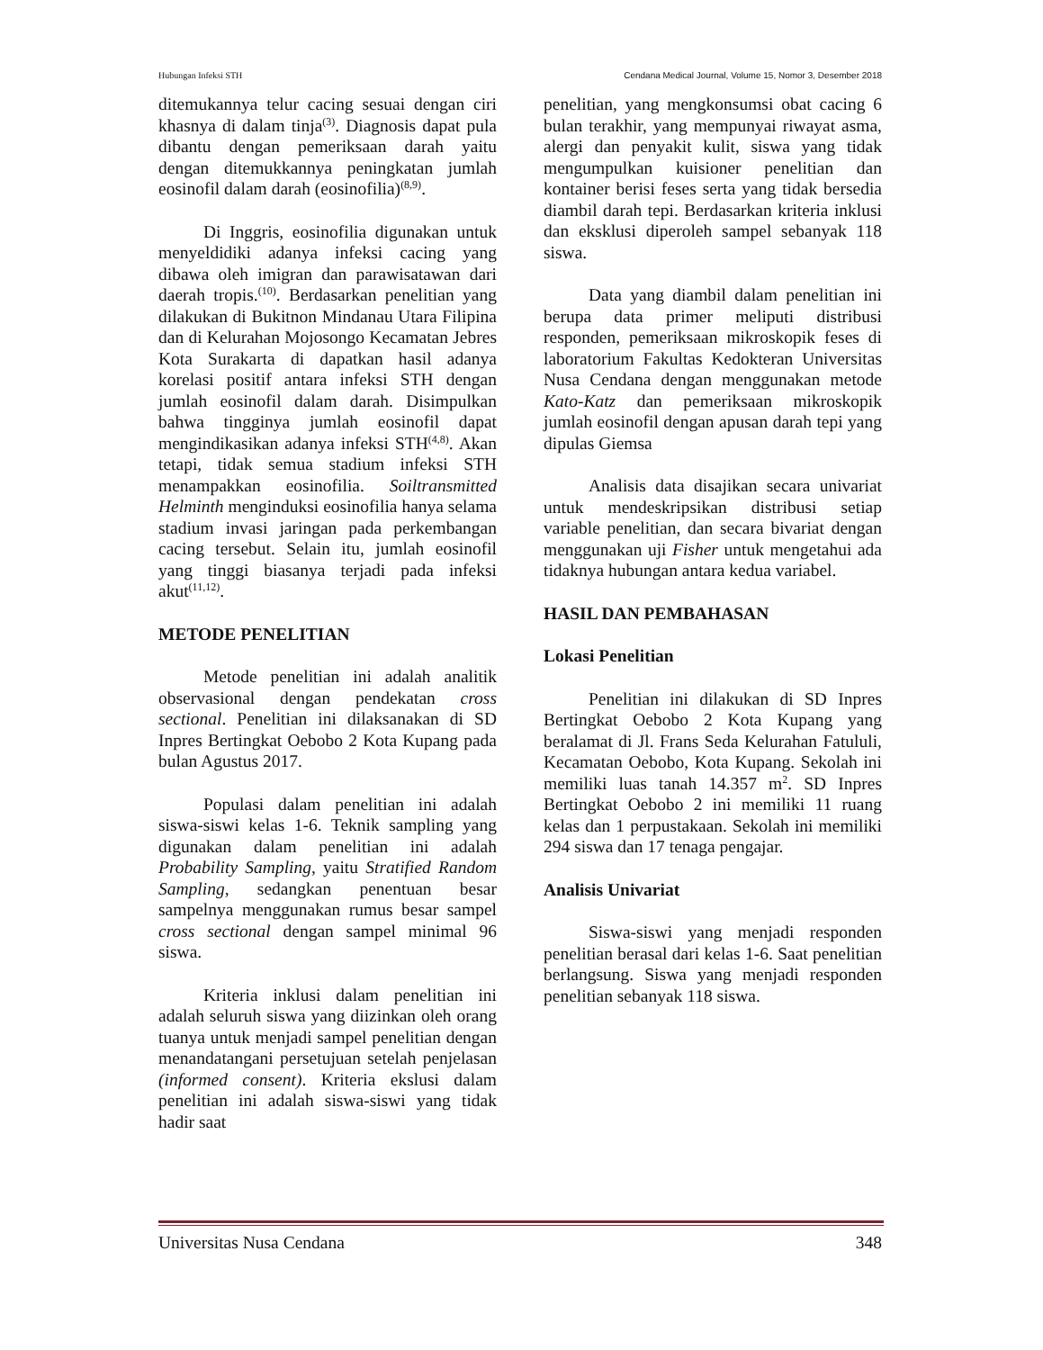Hubungan Infeksi STH Cendana Medical Journal, Volume 15, Nomor 3, Desember 2018
ditemukannya telur cacing sesuai dengan ciri khasnya di dalam tinja<sup>(3)</sup>. Diagnosis dapat pula dibantu dengan pemeriksaan darah yaitu dengan ditemukkannya peningkatan jumlah eosinofil dalam darah (eosinofilia)<sup>(8,9)</sup>.
Di Inggris, eosinofilia digunakan untuk menyeldidiki adanya infeksi cacing yang dibawa oleh imigran dan parawisatawan dari daerah tropis.<sup>(10)</sup>. Berdasarkan penelitian yang dilakukan di Bukitnon Mindanau Utara Filipina dan di Kelurahan Mojosongo Kecamatan Jebres Kota Surakarta di dapatkan hasil adanya korelasi positif antara infeksi STH dengan jumlah eosinofil dalam darah. Disimpulkan bahwa tingginya jumlah eosinofil dapat mengindikasikan adanya infeksi STH<sup>(4,8)</sup>. Akan tetapi, tidak semua stadium infeksi STH menampakkan eosinofilia. Soiltransmitted Helminth menginduksi eosinofilia hanya selama stadium invasi jaringan pada perkembangan cacing tersebut. Selain itu, jumlah eosinofil yang tinggi biasanya terjadi pada infeksi akut<sup>(11,12)</sup>.
METODE PENELITIAN
Metode penelitian ini adalah analitik observasional dengan pendekatan cross sectional. Penelitian ini dilaksanakan di SD Inpres Bertingkat Oebobo 2 Kota Kupang pada bulan Agustus 2017.
Populasi dalam penelitian ini adalah siswa-siswi kelas 1-6. Teknik sampling yang digunakan dalam penelitian ini adalah Probability Sampling, yaitu Stratified Random Sampling, sedangkan penentuan besar sampelnya menggunakan rumus besar sampel cross sectional dengan sampel minimal 96 siswa.
Kriteria inklusi dalam penelitian ini adalah seluruh siswa yang diizinkan oleh orang tuanya untuk menjadi sampel penelitian dengan menandatangani persetujuan setelah penjelasan (informed consent). Kriteria ekslusi dalam penelitian ini adalah siswa-siswi yang tidak hadir saat
penelitian, yang mengkonsumsi obat cacing 6 bulan terakhir, yang mempunyai riwayat asma, alergi dan penyakit kulit, siswa yang tidak mengumpulkan kuisioner penelitian dan kontainer berisi feses serta yang tidak bersedia diambil darah tepi. Berdasarkan kriteria inklusi dan eksklusi diperoleh sampel sebanyak 118 siswa.
Data yang diambil dalam penelitian ini berupa data primer meliputi distribusi responden, pemeriksaan mikroskopik feses di laboratorium Fakultas Kedokteran Universitas Nusa Cendana dengan menggunakan metode Kato-Katz dan pemeriksaan mikroskopik jumlah eosinofil dengan apusan darah tepi yang dipulas Giemsa
Analisis data disajikan secara univariat untuk mendeskripsikan distribusi setiap variable penelitian, dan secara bivariat dengan menggunakan uji Fisher untuk mengetahui ada tidaknya hubungan antara kedua variabel.
HASIL DAN PEMBAHASAN
Lokasi Penelitian
Penelitian ini dilakukan di SD Inpres Bertingkat Oebobo 2 Kota Kupang yang beralamat di Jl. Frans Seda Kelurahan Fatululi, Kecamatan Oebobo, Kota Kupang. Sekolah ini memiliki luas tanah 14.357 m<sup>2</sup>. SD Inpres Bertingkat Oebobo 2 ini memiliki 11 ruang kelas dan 1 perpustakaan. Sekolah ini memiliki 294 siswa dan 17 tenaga pengajar.
Analisis Univariat
Siswa-siswi yang menjadi responden penelitian berasal dari kelas 1-6. Saat penelitian berlangsung. Siswa yang menjadi responden penelitian sebanyak 118 siswa.
Universitas Nusa Cendana 348